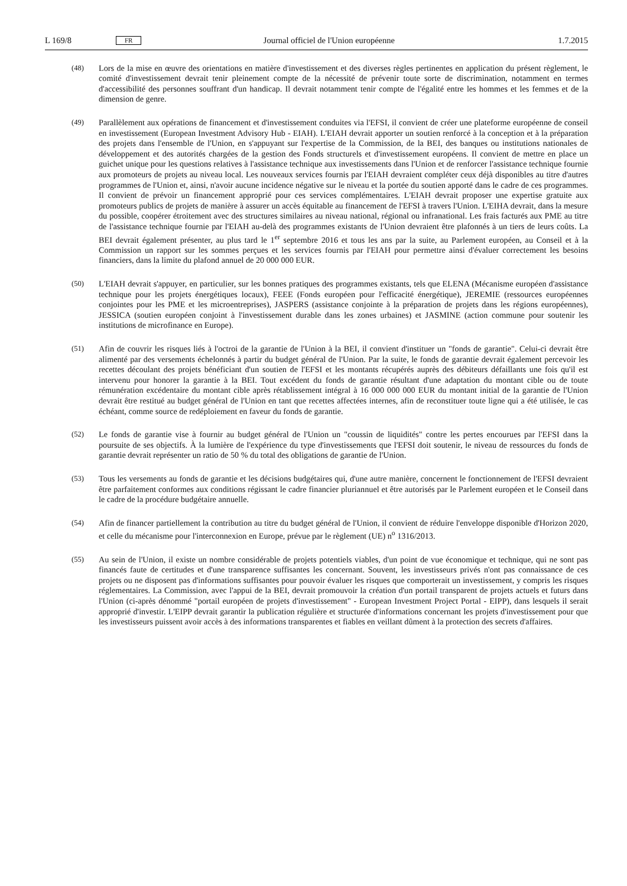L 169/8 FR Journal officiel de l'Union européenne 1.7.2015
(48) Lors de la mise en œuvre des orientations en matière d'investissement et des diverses règles pertinentes en application du présent règlement, le comité d'investissement devrait tenir pleinement compte de la nécessité de prévenir toute sorte de discrimination, notamment en termes d'accessibilité des personnes souffrant d'un handicap. Il devrait notamment tenir compte de l'égalité entre les hommes et les femmes et de la dimension de genre.
(49) Parallèlement aux opérations de financement et d'investissement conduites via l'EFSI, il convient de créer une plateforme européenne de conseil en investissement (European Investment Advisory Hub - EIAH). L'EIAH devrait apporter un soutien renforcé à la conception et à la préparation des projets dans l'ensemble de l'Union, en s'appuyant sur l'expertise de la Commission, de la BEI, des banques ou institutions nationales de développement et des autorités chargées de la gestion des Fonds structurels et d'investissement européens. Il convient de mettre en place un guichet unique pour les questions relatives à l'assistance technique aux investissements dans l'Union et de renforcer l'assistance technique fournie aux promoteurs de projets au niveau local. Les nouveaux services fournis par l'EIAH devraient compléter ceux déjà disponibles au titre d'autres programmes de l'Union et, ainsi, n'avoir aucune incidence négative sur le niveau et la portée du soutien apporté dans le cadre de ces programmes. Il convient de prévoir un financement approprié pour ces services complémentaires. L'EIAH devrait proposer une expertise gratuite aux promoteurs publics de projets de manière à assurer un accès équitable au financement de l'EFSI à travers l'Union. L'EIHA devrait, dans la mesure du possible, coopérer étroitement avec des structures similaires au niveau national, régional ou infranational. Les frais facturés aux PME au titre de l'assistance technique fournie par l'EIAH au-delà des programmes existants de l'Union devraient être plafonnés à un tiers de leurs coûts. La BEI devrait également présenter, au plus tard le 1<sup>er</sup> septembre 2016 et tous les ans par la suite, au Parlement européen, au Conseil et à la Commission un rapport sur les sommes perçues et les services fournis par l'EIAH pour permettre ainsi d'évaluer correctement les besoins financiers, dans la limite du plafond annuel de 20 000 000 EUR.
(50) L'EIAH devrait s'appuyer, en particulier, sur les bonnes pratiques des programmes existants, tels que ELENA (Mécanisme européen d'assistance technique pour les projets énergétiques locaux), FEEE (Fonds européen pour l'efficacité énergétique), JEREMIE (ressources européennes conjointes pour les PME et les microentreprises), JASPERS (assistance conjointe à la préparation de projets dans les régions européennes), JESSICA (soutien européen conjoint à l'investissement durable dans les zones urbaines) et JASMINE (action commune pour soutenir les institutions de microfinance en Europe).
(51) Afin de couvrir les risques liés à l'octroi de la garantie de l'Union à la BEI, il convient d'instituer un "fonds de garantie". Celui-ci devrait être alimenté par des versements échelonnés à partir du budget général de l'Union. Par la suite, le fonds de garantie devrait également percevoir les recettes découlant des projets bénéficiant d'un soutien de l'EFSI et les montants récupérés auprès des débiteurs défaillants une fois qu'il est intervenu pour honorer la garantie à la BEI. Tout excédent du fonds de garantie résultant d'une adaptation du montant cible ou de toute rémunération excédentaire du montant cible après rétablissement intégral à 16 000 000 000 EUR du montant initial de la garantie de l'Union devrait être restitué au budget général de l'Union en tant que recettes affectées internes, afin de reconstituer toute ligne qui a été utilisée, le cas échéant, comme source de redéploiement en faveur du fonds de garantie.
(52) Le fonds de garantie vise à fournir au budget général de l'Union un "coussin de liquidités" contre les pertes encourues par l'EFSI dans la poursuite de ses objectifs. À la lumière de l'expérience du type d'investissements que l'EFSI doit soutenir, le niveau de ressources du fonds de garantie devrait représenter un ratio de 50 % du total des obligations de garantie de l'Union.
(53) Tous les versements au fonds de garantie et les décisions budgétaires qui, d'une autre manière, concernent le fonctionnement de l'EFSI devraient être parfaitement conformes aux conditions régissant le cadre financier pluriannuel et être autorisés par le Parlement européen et le Conseil dans le cadre de la procédure budgétaire annuelle.
(54) Afin de financer partiellement la contribution au titre du budget général de l'Union, il convient de réduire l'enveloppe disponible d'Horizon 2020, et celle du mécanisme pour l'interconnexion en Europe, prévue par le règlement (UE) n<sup>o</sup> 1316/2013.
(55) Au sein de l'Union, il existe un nombre considérable de projets potentiels viables, d'un point de vue économique et technique, qui ne sont pas financés faute de certitudes et d'une transparence suffisantes les concernant. Souvent, les investisseurs privés n'ont pas connaissance de ces projets ou ne disposent pas d'informations suffisantes pour pouvoir évaluer les risques que comporterait un investissement, y compris les risques réglementaires. La Commission, avec l'appui de la BEI, devrait promouvoir la création d'un portail transparent de projets actuels et futurs dans l'Union (ci-après dénommé "portail européen de projets d'investissement" - European Investment Project Portal - EIPP), dans lesquels il serait approprié d'investir. L'EIPP devrait garantir la publication régulière et structurée d'informations concernant les projets d'investissement pour que les investisseurs puissent avoir accès à des informations transparentes et fiables en veillant dûment à la protection des secrets d'affaires.